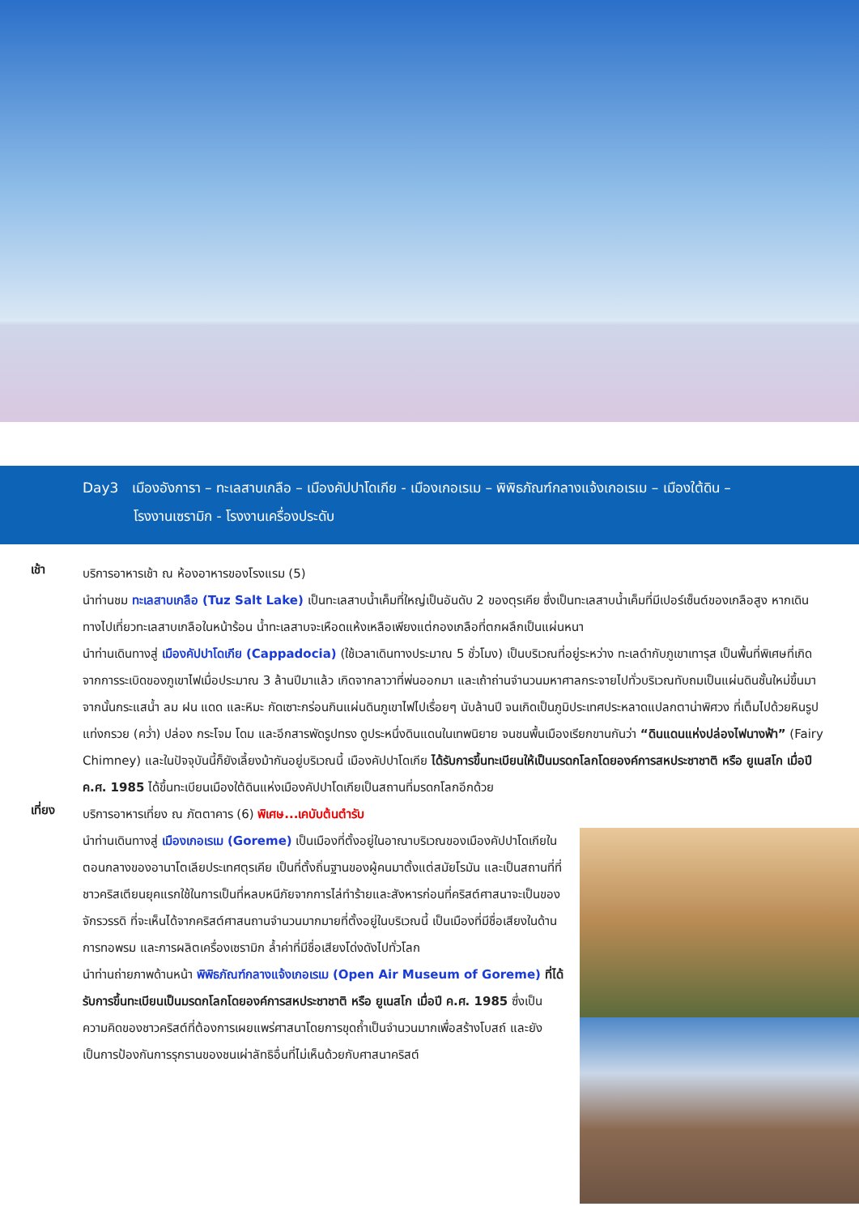Day3 เมืองอังการา – ทะเลสาบเกลือ – เมืองคัปปาโดเกีย - เมืองเกอเรเม – พิพิธภัณฑ์กลางแจ้งเกอเรเม – เมืองใต้ดิน –
โรงงานเซรามิก - โรงงานเครื่องประดับ
เช้า
บริการอาหารเช้า ณ ห้องอาหารของโรงแรม (5)
นำท่านชม ทะเลสาบเกลือ (Tuz Salt Lake) เป็นทะเลสาบน้ำเค็มที่ใหญ่เป็นอันดับ 2 ของตุรเคีย ซึ่งเป็นทะเลสาบน้ำเค็มที่มีเปอร์เซ็นต์ของเกลือสูง หากเดินทางไปเที่ยวทะเลสาบเกลือในหน้าร้อน น้ำทะเลสาบจะเหือดแห้งเหลือเพียงแต่กองเกลือที่ตกผลึกเป็นแผ่นหนา
นำท่านเดินทางสู่ เมืองคัปปาโดเกีย (Cappadocia) (ใช้เวลาเดินทางประมาณ 5 ชั่วโมง) เป็นบริเวณที่อยู่ระหว่าง ทะเลดำกับภูเขาเทารุส เป็นพื้นที่พิเศษที่เกิดจากการระเบิดของภูเขาไฟเมื่อประมาณ 3 ล้านปีมาแล้ว เกิดจากลาวาที่พ่นออกมา และเถ้าถ่านจำนวนมหาศาลกระจายไปทั่วบริเวณทับถมเป็นแผ่นดินชั้นใหม่ขึ้นมา จากนั้นกระแสน้ำ ลม ฝน แดด และหิมะ กัดเซาะกร่อนกินแผ่นดินภูเขาไฟไปเรื่อยๆ นับล้านปี จนเกิดเป็นภูมิประเทศประหลาดแปลกตาน่าพิศวง ที่เต็มไปด้วยหินรูปแท่งกรวย (คว่ำ) ปล่อง กระโจม โดม และอีกสารพัดรูปทรง ดูประหนึ่งดินแดนในเทพนิยาย จนชนพื้นเมืองเรียกขานกันว่า “ดินแดนแห่งปล่องไฟนางฟ้า” (Fairy Chimney) และในปัจจุบันนี้ก็ยังเลี้ยงม้ากันอยู่บริเวณนี้ เมืองคัปปาโดเกีย ได้รับการขึ้นทะเบียนให้เป็นมรดกโลกโดยองค์การสหประชาชาติ หรือ ยูเนสโก เมื่อปี ค.ศ. 1985 ได้ขึ้นทะเบียนเมืองใต้ดินแห่งเมืองคัปปาโดเกียเป็นสถานที่มรดกโลกอีกด้วย
เที่ยง
บริการอาหารเที่ยง ณ ภัตตาคาร (6) พิเศษ...เคบับต้นตำรับ
นำท่านเดินทางสู่ เมืองเกอเรเม (Goreme) เป็นเมืองที่ตั้งอยู่ในอาณาบริเวณของเมืองคัปปาโดเกียในตอนกลางของอานาโตเลียประเทศตุรเคีย เป็นที่ตั้งถิ่นฐานของผู้คนมาตั้งแต่สมัยโรมัน และเป็นสถานที่ที่ชาวคริสเตียนยุคแรกใช้ในการเป็นที่หลบหนีภัยจากการไล่ทำร้ายและสังหารก่อนที่คริสต์ศาสนาจะเป็นของจักรวรรดิ ที่จะเห็นได้จากคริสต์ศาสนถานจำนวนมากมายที่ตั้งอยู่ในบริเวณนี้ เป็นเมืองที่มีชื่อเสียงในด้านการทอพรม และการผลิตเครื่องเซรามิก ล้ำค่าที่มีชื่อเสียงโด่งดังไปทั่วโลก
นำท่านถ่ายภาพด้านหน้า พิพิธภัณฑ์กลางแจ้งเกอเรเม (Open Air Museum of Goreme) ที่ได้รับการขึ้นทะเบียนเป็นมรดกโลกโดยองค์การสหประชาชาติ หรือ ยูเนสโก เมื่อปี ค.ศ. 1985 ซึ่งเป็นความคิดของชาวคริสต์ที่ต้องการเผยแพร่ศาสนาโดยการขุดถ้ำเป็นจำนวนมากเพื่อสร้างโบสถ์ และยังเป็นการป้องกันการรุกรานของชนเผ่าลัทธิอื่นที่ไม่เห็นด้วยกับศาสนาคริสต์